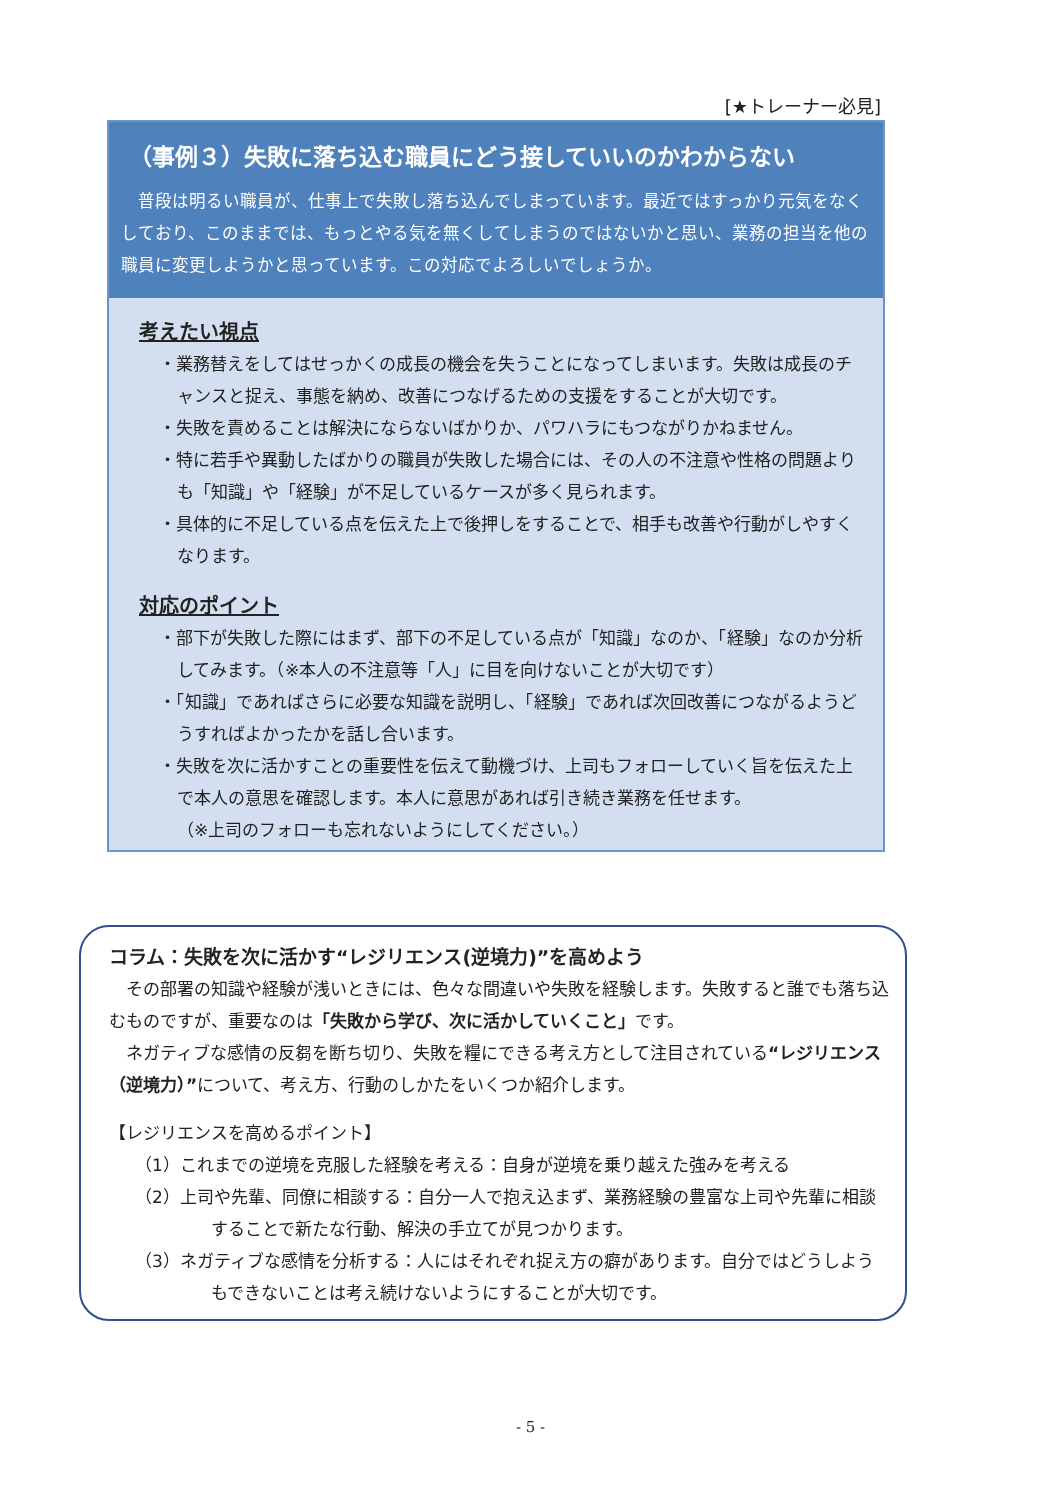[★トレーナー必見]
（事例３）失敗に落ち込む職員にどう接していいのかわからない
普段は明るい職員が、仕事上で失敗し落ち込んでしまっています。最近ではすっかり元気をなくしており、このままでは、もっとやる気を無くしてしまうのではないかと思い、業務の担当を他の職員に変更しようかと思っています。この対応でよろしいでしょうか。
考えたい視点
・業務替えをしてはせっかくの成長の機会を失うことになってしまいます。失敗は成長のチャンスと捉え、事態を納め、改善につなげるための支援をすることが大切です。
・失敗を責めることは解決にならないばかりか、パワハラにもつながりかねません。
・特に若手や異動したばかりの職員が失敗した場合には、その人の不注意や性格の問題よりも「知識」や「経験」が不足しているケースが多く見られます。
・具体的に不足している点を伝えた上で後押しをすることで、相手も改善や行動がしやすくなります。
対応のポイント
・部下が失敗した際にはまず、部下の不足している点が「知識」なのか、「経験」なのか分析してみます。（※本人の不注意等「人」に目を向けないことが大切です）
・「知識」であればさらに必要な知識を説明し、「経験」であれば次回改善につながるようどうすればよかったかを話し合います。
・失敗を次に活かすことの重要性を伝えて動機づけ、上司もフォローしていく旨を伝えた上で本人の意思を確認します。本人に意思があれば引き続き業務を任せます。
（※上司のフォローも忘れないようにしてください。）
コラム：失敗を次に活かす“レジリエンス(逆境力)”を高めよう
その部署の知識や経験が浅いときには、色々な間違いや失敗を経験します。失敗すると誰でも落ち込むものですが、重要なのは「失敗から学び、次に活かしていくこと」です。
ネガティブな感情の反芻を断ち切り、失敗を糧にできる考え方として注目されている“レジリエンス（逆境力）”について、考え方、行動のしかたをいくつか紹介します。
【レジリエンスを高めるポイント】
（1）これまでの逆境を克服した経験を考える：自身が逆境を乗り越えた強みを考える
（2）上司や先輩、同僚に相談する：自分一人で抱え込まず、業務経験の豊富な上司や先輩に相談することで新たな行動、解決の手立てが見つかります。
（3）ネガティブな感情を分析する：人にはそれぞれ捉え方の癖があります。自分ではどうしようもできないことは考え続けないようにすることが大切です。
- 5 -